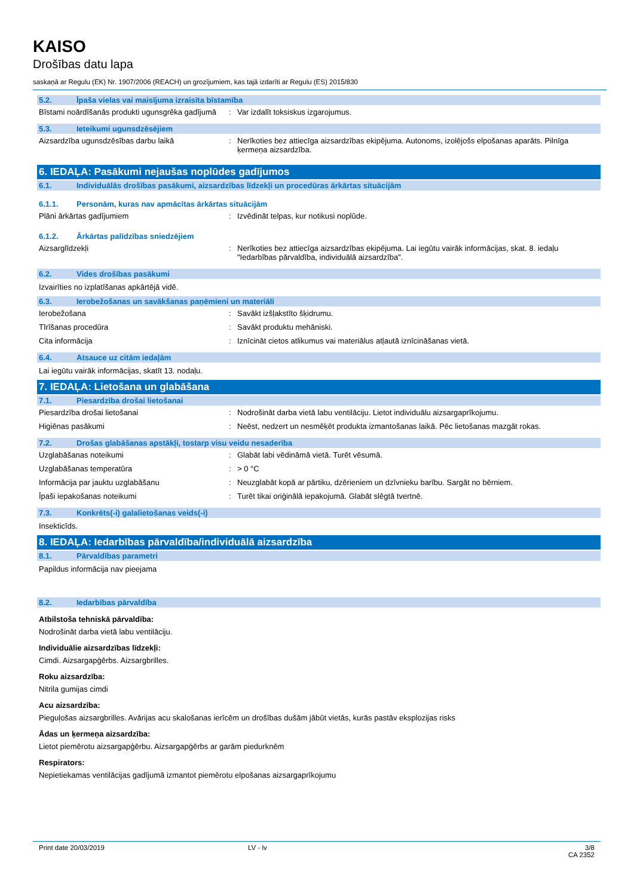KAISO
Drošības datu lapa
saskaņā ar Regulu (EK) Nr. 1907/2006 (REACH) un grozījumiem, kas tajā izdarīti ar Regulu (ES) 2015/830
5.2. Īpaša vielas vai maisījuma izraisīta bīstamība
Bīstami noārdīšanās produkti ugunsgrēka gadījumā
: Var izdalīt toksiskus izgarojumus.
5.3. Ieteikumi ugunsdzēsējiem
Aizsardzība ugunsdzēsības darbu laikā : Nerīkoties bez attiecīga aizsardzības ekipējuma. Autonoms, izolējošs elpošanas aparāts. Pilnīga ķermeņa aizsardzība.
6. IEDAĻA: Pasākumi nejaušas noplūdes gadījumos
6.1. Individuālās drošības pasākumi, aizsardzības līdzekļi un procedūras ārkārtas situācijām
6.1.1. Personām, kuras nav apmācītas ārkārtas situācijām
Plāni ārkārtas gadījumiem : Izvēdināt telpas, kur notikusi noplūde.
6.1.2. Ārkārtas palīdzības sniedzējiem
Aizsarglīdzekļi : Nerīkoties bez attiecīga aizsardzības ekipējuma. Lai iegūtu vairāk informācijas, skat. 8. iedaļu "Iedarbības pārvaldība, individuālā aizsardzība".
6.2. Vides drošības pasākumi
Izvairīties no izplatīšanas apkārtējā vidē.
6.3. Ierobežošanas un savākšanas paņēmieni un materiāli
Ierobežošana : Savākt izšļakstīto šķidrumu.
Tīrīšanas procedūra : Savākt produktu mehāniski.
Cita informācija : Iznīcināt cietos atlikumus vai materiālus atļautā iznīcināšanas vietā.
6.4. Atsauce uz citām iedaļām
Lai iegūtu vairāk informācijas, skatīt 13. nodaļu.
7. IEDAĻA: Lietošana un glabāšana
7.1. Piesardzība drošai lietošanai
Piesardzība drošai lietošanai : Nodrošināt darba vietā labu ventilāciju. Lietot individuālu aizsargaprīkojumu.
Higiēnas pasākumi : Neēst, nedzert un nesmēķēt produkta izmantošanas laikā. Pēc lietošanas mazgāt rokas.
7.2. Drošas glabāšanas apstākļi, tostarp visu veidu nesaderība
Uzglabāšanas noteikumi : Glabāt labi vēdināmā vietā. Turēt vēsumā.
Uzglabāšanas temperatūra : > 0 °C
Informācija par jauktu uzglabāšanu : Neuzglabāt kopā ar pārtiku, dzērieniem un dzīvnieku barību. Sargāt no bērniem.
Īpaši iepakošanas noteikumi : Turēt tikai oriģinālā iepakojumā. Glabāt slēgtā tvertnē.
7.3. Konkrēts(-i) galalietošanas veids(-i)
Insekticīds.
8. IEDAĻA: Iedarbības pārvaldība/individuālā aizsardzība
8.1. Pārvaldības parametri
Papildus informācija nav pieejama
8.2. Iedarbības pārvaldība
Atbilstoša tehniskā pārvaldība:
Nodrošināt darba vietā labu ventilāciju.
Individuālie aizsardzības līdzekļi:
Cimdi. Aizsargapģērbs. Aizsargbrilles.
Roku aizsardzība:
Nitrila gumijas cimdi
Acu aizsardzība:
Pieguļošas aizsargbrilles. Avārijas acu skalošanas ierīcēm un drošības dušām jābūt vietās, kurās pastāv eksplozijas risks
Ādas un ķermeņa aizsardzība:
Lietot piemērotu aizsargapģērbu. Aizsargapģērbs ar garām piedurknēm
Respirators:
Nepietiekamas ventilācijas gadījumā izmantot piemērotu elpošanas aizsargaprīkojumu
Print date 20/03/2019 LV - lv 3/8
CA 2352